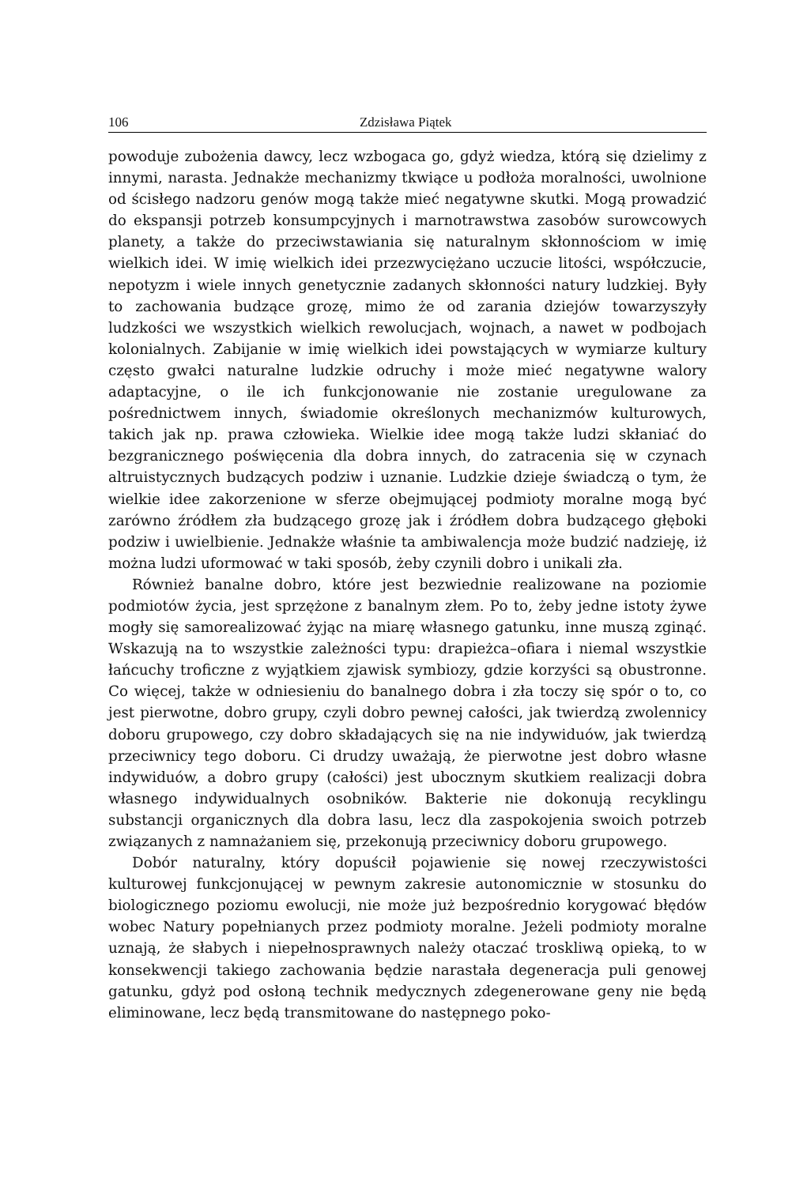106 Zdzisława Piątek
powoduje zubożenia dawcy, lecz wzbogaca go, gdyż wiedza, którą się dzielimy z innymi, narasta. Jednakże mechanizmy tkwiące u podłoża moralności, uwolnione od ścisłego nadzoru genów mogą także mieć negatywne skutki. Mogą prowadzić do ekspansji potrzeb konsumpcyjnych i marnotrawstwa zasobów surowcowych planety, a także do przeciwstawiania się naturalnym skłonnościom w imię wielkich idei. W imię wielkich idei przezwyciężano uczucie litości, współczucie, nepotyzm i wiele innych genetycznie zadanych skłonności natury ludzkiej. Były to zachowania budzące grozę, mimo że od zarania dziejów towarzyszyły ludzkości we wszystkich wielkich rewolucjach, wojnach, a nawet w podbojach kolonialnych. Zabijanie w imię wielkich idei powstających w wymiarze kultury często gwałci naturalne ludzkie odruchy i może mieć negatywne walory adaptacyjne, o ile ich funkcjonowanie nie zostanie uregulowane za pośrednictwem innych, świadomie określonych mechanizmów kulturowych, takich jak np. prawa człowieka. Wielkie idee mogą także ludzi skłaniać do bezgranicznego poświęcenia dla dobra innych, do zatracenia się w czynach altruistycznych budzących podziw i uznanie. Ludzkie dzieje świadczą o tym, że wielkie idee zakorzenione w sferze obejmującej podmioty moralne mogą być zarówno źródłem zła budzącego grozę jak i źródłem dobra budzącego głęboki podziw i uwielbienie. Jednakże właśnie ta ambiwalencja może budzić nadzieję, iż można ludzi uformować w taki sposób, żeby czynili dobro i unikali zła.
Również banalne dobro, które jest bezwiednie realizowane na poziomie podmiotów życia, jest sprzężone z banalnym złem. Po to, żeby jedne istoty żywe mogły się samorealizować żyjąc na miarę własnego gatunku, inne muszą zginąć. Wskazują na to wszystkie zależności typu: drapieżca–ofiara i niemal wszystkie łańcuchy troficzne z wyjątkiem zjawisk symbiozy, gdzie korzyści są obustronne. Co więcej, także w odniesieniu do banalnego dobra i zła toczy się spór o to, co jest pierwotne, dobro grupy, czyli dobro pewnej całości, jak twierdzą zwolennicy doboru grupowego, czy dobro składających się na nie indywiduów, jak twierdzą przeciwnicy tego doboru. Ci drudzy uważają, że pierwotne jest dobro własne indywiduów, a dobro grupy (całości) jest ubocznym skutkiem realizacji dobra własnego indywidualnych osobników. Bakterie nie dokonują recyklingu substancji organicznych dla dobra lasu, lecz dla zaspokojenia swoich potrzeb związanych z namnażaniem się, przekonują przeciwnicy doboru grupowego.
Dobór naturalny, który dopuścił pojawienie się nowej rzeczywistości kulturowej funkcjonującej w pewnym zakresie autonomicznie w stosunku do biologicznego poziomu ewolucji, nie może już bezpośrednio korygować błędów wobec Natury popełnianych przez podmioty moralne. Jeżeli podmioty moralne uznają, że słabych i niepełnosprawnych należy otaczać troskliwą opieką, to w konsekwencji takiego zachowania będzie narastała degeneracja puli genowej gatunku, gdyż pod osłoną technik medycznych zdegenerowane geny nie będą eliminowane, lecz będą transmitowane do następnego poko-